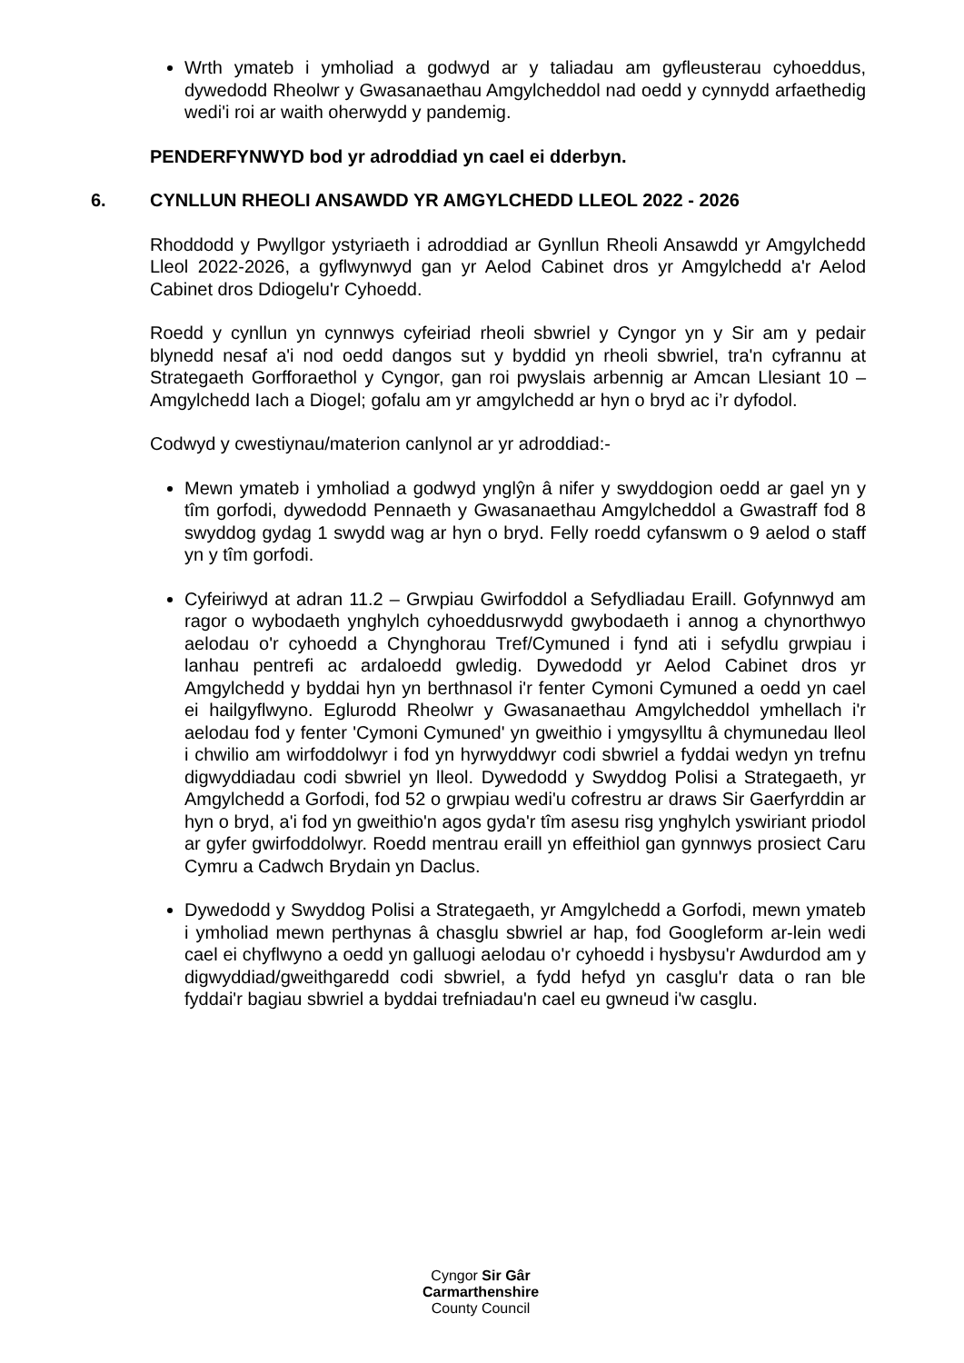Wrth ymateb i ymholiad a godwyd ar y taliadau am gyfleusterau cyhoeddus, dywedodd Rheolwr y Gwasanaethau Amgylcheddol nad oedd y cynnydd arfaethedig wedi'i roi ar waith oherwydd y pandemig.
PENDERFYNWYD bod yr adroddiad yn cael ei dderbyn.
6. CYNLLUN RHEOLI ANSAWDD YR AMGYLCHEDD LLEOL 2022 - 2026
Rhoddodd y Pwyllgor ystyriaeth i adroddiad ar Gynllun Rheoli Ansawdd yr Amgylchedd Lleol 2022-2026, a gyflwynwyd gan yr Aelod Cabinet dros yr Amgylchedd a'r Aelod Cabinet dros Ddiogelu'r Cyhoedd.
Roedd y cynllun yn cynnwys cyfeiriad rheoli sbwriel y Cyngor yn y Sir am y pedair blynedd nesaf a'i nod oedd dangos sut y byddid yn rheoli sbwriel, tra'n cyfrannu at Strategaeth Gorfforaethol y Cyngor, gan roi pwyslais arbennig ar Amcan Llesiant 10 – Amgylchedd Iach a Diogel; gofalu am yr amgylchedd ar hyn o bryd ac i’r dyfodol.
Codwyd y cwestiynau/materion canlynol ar yr adroddiad:-
Mewn ymateb i ymholiad a godwyd ynglŷn â nifer y swyddogion oedd ar gael yn y tîm gorfodi, dywedodd Pennaeth y Gwasanaethau Amgylcheddol a Gwastraff fod 8 swyddog gydag 1 swydd wag ar hyn o bryd. Felly roedd cyfanswm o 9 aelod o staff yn y tîm gorfodi.
Cyfeiriwyd at adran 11.2 – Grwpiau Gwirfoddol a Sefydliadau Eraill. Gofynnwyd am ragor o wybodaeth ynghylch cyhoeddusrwydd gwybodaeth i annog a chynorthwyo aelodau o'r cyhoedd a Chynghorau Tref/Cymuned i fynd ati i sefydlu grwpiau i lanhau pentrefi ac ardaloedd gwledig. Dywedodd yr Aelod Cabinet dros yr Amgylchedd y byddai hyn yn berthnasol i'r fenter Cymoni Cymuned a oedd yn cael ei hailgyflwyno. Eglurodd Rheolwr y Gwasanaethau Amgylcheddol ymhellach i'r aelodau fod y fenter 'Cymoni Cymuned' yn gweithio i ymgysylltu â chymunedau lleol i chwilio am wirfoddolwyr i fod yn hyrwyddwyr codi sbwriel a fyddai wedyn yn trefnu digwyddiadau codi sbwriel yn lleol. Dywedodd y Swyddog Polisi a Strategaeth, yr Amgylchedd a Gorfodi, fod 52 o grwpiau wedi'u cofrestru ar draws Sir Gaerfyrddin ar hyn o bryd, a'i fod yn gweithio'n agos gyda'r tîm asesu risg ynghylch yswiriant priodol ar gyfer gwirfoddolwyr. Roedd mentrau eraill yn effeithiol gan gynnwys prosiect Caru Cymru a Cadwch Brydain yn Daclus.
Dywedodd y Swyddog Polisi a Strategaeth, yr Amgylchedd a Gorfodi, mewn ymateb i ymholiad mewn perthynas â chasglu sbwriel ar hap, fod Googleform ar-lein wedi cael ei chyflwyno a oedd yn galluogi aelodau o'r cyhoedd i hysbysu'r Awdurdod am y digwyddiad/gweithgaredd codi sbwriel, a fydd hefyd yn casglu'r data o ran ble fyddai'r bagiau sbwriel a byddai trefniadau'n cael eu gwneud i'w casglu.
Cyngor Sir Gâr
Carmarthenshire
County Council